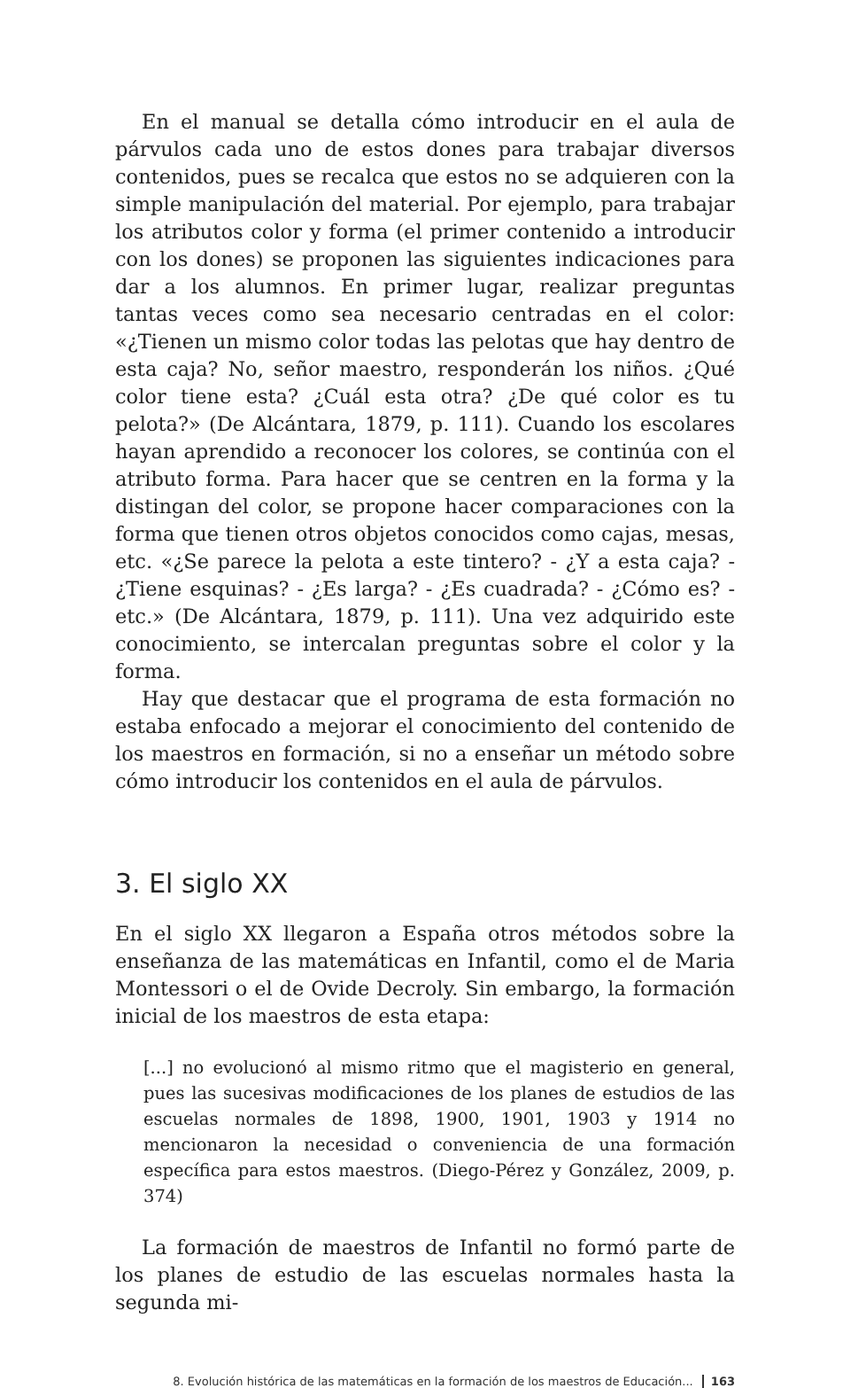En el manual se detalla cómo introducir en el aula de párvulos cada uno de estos dones para trabajar diversos contenidos, pues se recalca que estos no se adquieren con la simple manipulación del material. Por ejemplo, para trabajar los atributos color y forma (el primer contenido a introducir con los dones) se proponen las siguientes indicaciones para dar a los alumnos. En primer lugar, realizar preguntas tantas veces como sea necesario centradas en el color: «¿Tienen un mismo color todas las pelotas que hay dentro de esta caja? No, señor maestro, responderán los niños. ¿Qué color tiene esta? ¿Cuál esta otra? ¿De qué color es tu pelota?» (De Alcántara, 1879, p. 111). Cuando los escolares hayan aprendido a reconocer los colores, se continúa con el atributo forma. Para hacer que se centren en la forma y la distingan del color, se propone hacer comparaciones con la forma que tienen otros objetos conocidos como cajas, mesas, etc. «¿Se parece la pelota a este tintero? - ¿Y a esta caja? - ¿Tiene esquinas? - ¿Es larga? - ¿Es cuadrada? - ¿Cómo es? - etc.» (De Alcántara, 1879, p. 111). Una vez adquirido este conocimiento, se intercalan preguntas sobre el color y la forma.
Hay que destacar que el programa de esta formación no estaba enfocado a mejorar el conocimiento del contenido de los maestros en formación, si no a enseñar un método sobre cómo introducir los contenidos en el aula de párvulos.
3. El siglo XX
En el siglo XX llegaron a España otros métodos sobre la enseñanza de las matemáticas en Infantil, como el de Maria Montessori o el de Ovide Decroly. Sin embargo, la formación inicial de los maestros de esta etapa:
[...] no evolucionó al mismo ritmo que el magisterio en general, pues las sucesivas modificaciones de los planes de estudios de las escuelas normales de 1898, 1900, 1901, 1903 y 1914 no mencionaron la necesidad o conveniencia de una formación específica para estos maestros. (Diego-Pérez y González, 2009, p. 374)
La formación de maestros de Infantil no formó parte de los planes de estudio de las escuelas normales hasta la segunda mi-
8. Evolución histórica de las matemáticas en la formación de los maestros de Educación... 163